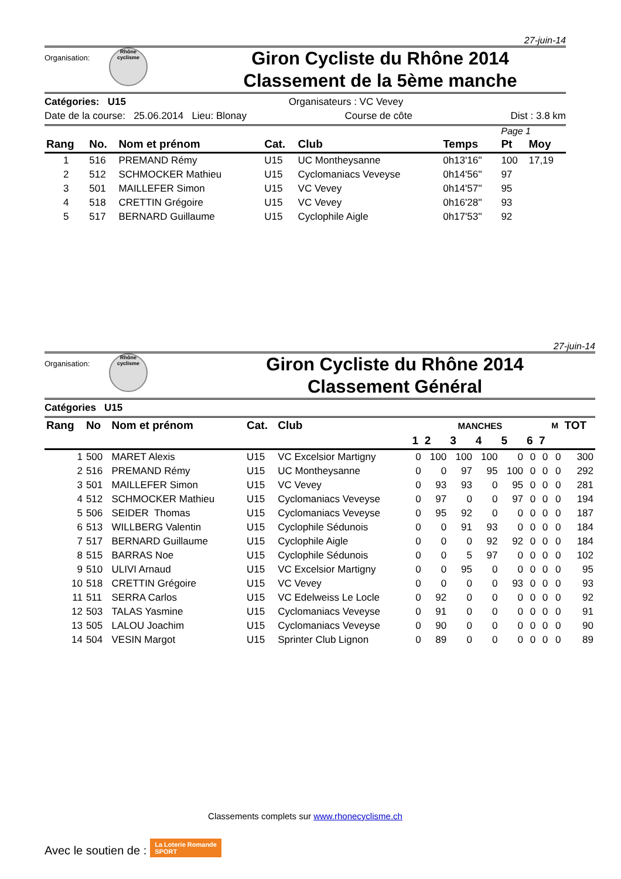27-juin-14
Organisation:
Rhône
cyclisme
Giron Cycliste du Rhône 2014
Classement de la 5ème manche
Catégories: U15 Organisateurs : VC Vevey
Date de la course: 25.06.2014 Lieu: Blonay Course de côte Dist : 3.8 km
Page 1
| Rang | No. | Nom et prénom | Cat. | Club | Temps | Pt | Moy |
| --- | --- | --- | --- | --- | --- | --- | --- |
| 1 | 516 | PREMAND Rémy | U15 | UC Montheysanne | 0h13'16'' | 100 | 17,19 |
| 2 | 512 | SCHMOCKER Mathieu | U15 | Cyclomaniacs Veveyse | 0h14'56'' | 97 | |
| 3 | 501 | MAILLEFER Simon | U15 | VC Vevey | 0h14'57'' | 95 | |
| 4 | 518 | CRETTIN Grégoire | U15 | VC Vevey | 0h16'28'' | 93 | |
| 5 | 517 | BERNARD Guillaume | U15 | Cyclophile Aigle | 0h17'53'' | 92 | |
27-juin-14
Organisation:
Rhône
cyclisme
Giron Cycliste du Rhône 2014
Classement Général
Catégories U15
| Rang | No | Nom et prénom | Cat. | Club | MANCHES | | | | | | | M | TOT |
| --- | --- | --- | --- | --- | --- | --- | --- | --- | --- | --- | --- | --- | --- |
| | | | | | 1 | 2 | 3 | 4 | 5 | 6 | 7 | | |
| 1 | 500 | MARET Alexis | U15 | VC Excelsior Martigny | 0 | 100 | 100 | 100 | 0 | 0 | 0 | 0 | 300 |
| 2 | 516 | PREMAND Rémy | U15 | UC Montheysanne | 0 | 0 | 97 | 95 | 100 | 0 | 0 | 0 | 292 |
| 3 | 501 | MAILLEFER Simon | U15 | VC Vevey | 0 | 93 | 93 | 0 | 95 | 0 | 0 | 0 | 281 |
| 4 | 512 | SCHMOCKER Mathieu | U15 | Cyclomaniacs Veveyse | 0 | 97 | 0 | 0 | 97 | 0 | 0 | 0 | 194 |
| 5 | 506 | SEIDER Thomas | U15 | Cyclomaniacs Veveyse | 0 | 95 | 92 | 0 | 0 | 0 | 0 | 0 | 187 |
| 6 | 513 | WILLBERG Valentin | U15 | Cyclophile Sédunois | 0 | 0 | 91 | 93 | 0 | 0 | 0 | 0 | 184 |
| 7 | 517 | BERNARD Guillaume | U15 | Cyclophile Aigle | 0 | 0 | 0 | 92 | 92 | 0 | 0 | 0 | 184 |
| 8 | 515 | BARRAS Noe | U15 | Cyclophile Sédunois | 0 | 0 | 5 | 97 | 0 | 0 | 0 | 0 | 102 |
| 9 | 510 | ULIVI Arnaud | U15 | VC Excelsior Martigny | 0 | 0 | 95 | 0 | 0 | 0 | 0 | 0 | 95 |
| 10 | 518 | CRETTIN Grégoire | U15 | VC Vevey | 0 | 0 | 0 | 0 | 93 | 0 | 0 | 0 | 93 |
| 11 | 511 | SERRA Carlos | U15 | VC Edelweiss Le Locle | 0 | 92 | 0 | 0 | 0 | 0 | 0 | 0 | 92 |
| 12 | 503 | TALAS Yasmine | U15 | Cyclomaniacs Veveyse | 0 | 91 | 0 | 0 | 0 | 0 | 0 | 0 | 91 |
| 13 | 505 | LALOU Joachim | U15 | Cyclomaniacs Veveyse | 0 | 90 | 0 | 0 | 0 | 0 | 0 | 0 | 90 |
| 14 | 504 | VESIN Margot | U15 | Sprinter Club Lignon | 0 | 89 | 0 | 0 | 0 | 0 | 0 | 0 | 89 |
Classements complets sur www.rhonecyclisme.ch
Avec le soutien de : La Loterie Romande
SPORT